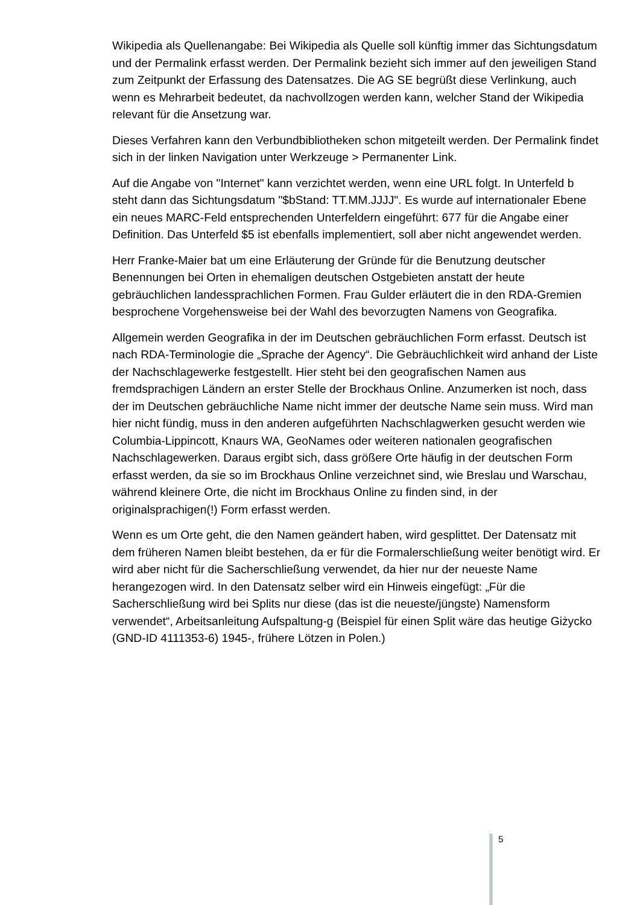Wikipedia als Quellenangabe: Bei Wikipedia als Quelle soll künftig immer das Sichtungsdatum und der Permalink erfasst werden. Der Permalink bezieht sich immer auf den jeweiligen Stand zum Zeitpunkt der Erfassung des Datensatzes. Die AG SE begrüßt diese Verlinkung, auch wenn es Mehrarbeit bedeutet, da nachvollzogen werden kann, welcher Stand der Wikipedia relevant für die Ansetzung war.
Dieses Verfahren kann den Verbundbibliotheken schon mitgeteilt werden. Der Permalink findet sich in der linken Navigation unter Werkzeuge > Permanenter Link.
Auf die Angabe von "Internet" kann verzichtet werden, wenn eine URL folgt. In Unterfeld b steht dann das Sichtungsdatum "$bStand: TT.MM.JJJJ". Es wurde auf internationaler Ebene ein neues MARC-Feld entsprechenden Unterfeldern eingeführt: 677 für die Angabe einer Definition. Das Unterfeld $5 ist ebenfalls implementiert, soll aber nicht angewendet werden.
Herr Franke-Maier bat um eine Erläuterung der Gründe für die Benutzung deutscher Benennungen bei Orten in ehemaligen deutschen Ostgebieten anstatt der heute gebräuchlichen landessprachlichen Formen. Frau Gulder erläutert die in den RDA-Gremien besprochene Vorgehensweise bei der Wahl des bevorzugten Namens von Geografika.
Allgemein werden Geografika in der im Deutschen gebräuchlichen Form erfasst. Deutsch ist nach RDA-Terminologie die „Sprache der Agency“. Die Gebräuchlichkeit wird anhand der Liste der Nachschlagewerke festgestellt. Hier steht bei den geografischen Namen aus fremdsprachigen Ländern an erster Stelle der Brockhaus Online. Anzumerken ist noch, dass der im Deutschen gebräuchliche Name nicht immer der deutsche Name sein muss. Wird man hier nicht fündig, muss in den anderen aufgeführten Nachschlagwerken gesucht werden wie Columbia-Lippincott, Knaurs WA, GeoNames oder weiteren nationalen geografischen Nachschlagewerken. Daraus ergibt sich, dass größere Orte häufig in der deutschen Form erfasst werden, da sie so im Brockhaus Online verzeichnet sind, wie Breslau und Warschau, während kleinere Orte, die nicht im Brockhaus Online zu finden sind, in der originalsprachigen(!) Form erfasst werden.
Wenn es um Orte geht, die den Namen geändert haben, wird gesplittet. Der Datensatz mit dem früheren Namen bleibt bestehen, da er für die Formalerschließung weiter benötigt wird. Er wird aber nicht für die Sacherschließung verwendet, da hier nur der neueste Name herangezogen wird. In den Datensatz selber wird ein Hinweis eingefügt: „Für die Sacherschließung wird bei Splits nur diese (das ist die neueste/jüngste) Namensform verwendet“, Arbeitsanleitung Aufspaltung-g (Beispiel für einen Split wäre das heutige Giżycko (GND-ID 4111353-6) 1945-, frühere Lötzen in Polen.)
5